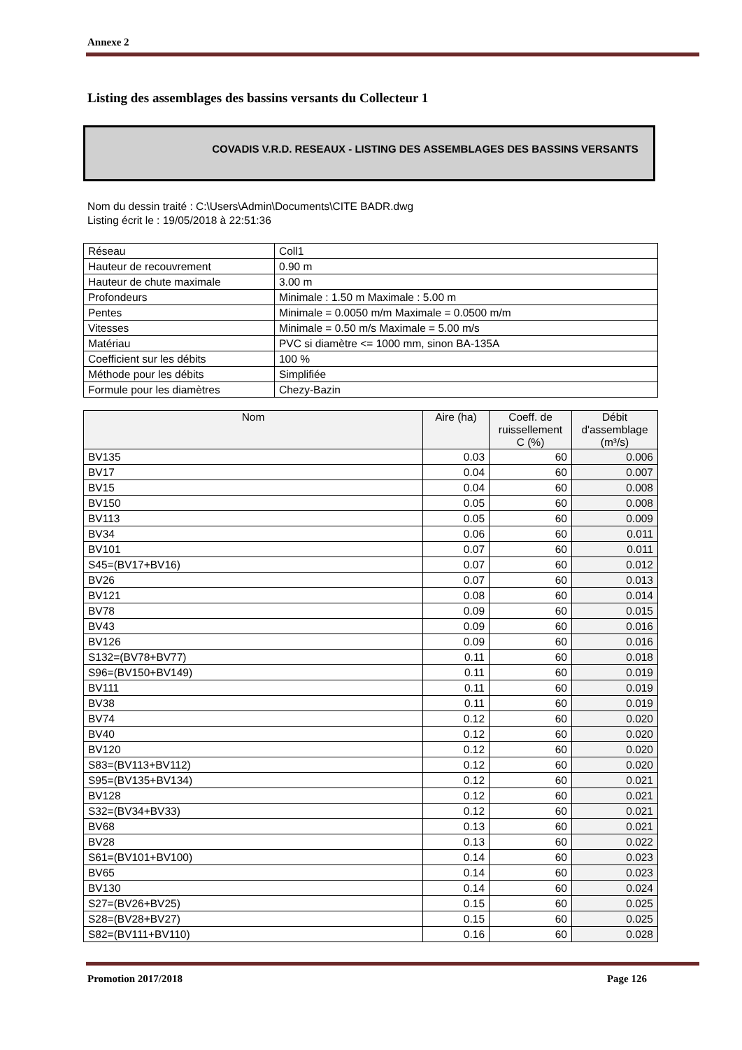Annexe 2
Listing des assemblages des bassins versants du Collecteur 1
COVADIS V.R.D. RESEAUX - LISTING DES ASSEMBLAGES DES BASSINS VERSANTS
Nom du dessin traité : C:\Users\Admin\Documents\CITE BADR.dwg
Listing écrit le : 19/05/2018 à 22:51:36
| Réseau | Coll1 |
| Hauteur de recouvrement | 0.90 m |
| Hauteur de chute maximale | 3.00 m |
| Profondeurs | Minimale : 1.50 m Maximale : 5.00 m |
| Pentes | Minimale = 0.0050 m/m Maximale = 0.0500 m/m |
| Vitesses | Minimale = 0.50 m/s Maximale = 5.00 m/s |
| Matériau | PVC si diamètre <= 1000 mm, sinon BA-135A |
| Coefficient sur les débits | 100 % |
| Méthode pour les débits | Simplifiée |
| Formule pour les diamètres | Chezy-Bazin |
| Nom | Aire (ha) | Coeff. de ruissellement C (%) | Débit d'assemblage (m³/s) |
| --- | --- | --- | --- |
| BV135 | 0.03 | 60 | 0.006 |
| BV17 | 0.04 | 60 | 0.007 |
| BV15 | 0.04 | 60 | 0.008 |
| BV150 | 0.05 | 60 | 0.008 |
| BV113 | 0.05 | 60 | 0.009 |
| BV34 | 0.06 | 60 | 0.011 |
| BV101 | 0.07 | 60 | 0.011 |
| S45=(BV17+BV16) | 0.07 | 60 | 0.012 |
| BV26 | 0.07 | 60 | 0.013 |
| BV121 | 0.08 | 60 | 0.014 |
| BV78 | 0.09 | 60 | 0.015 |
| BV43 | 0.09 | 60 | 0.016 |
| BV126 | 0.09 | 60 | 0.016 |
| S132=(BV78+BV77) | 0.11 | 60 | 0.018 |
| S96=(BV150+BV149) | 0.11 | 60 | 0.019 |
| BV111 | 0.11 | 60 | 0.019 |
| BV38 | 0.11 | 60 | 0.019 |
| BV74 | 0.12 | 60 | 0.020 |
| BV40 | 0.12 | 60 | 0.020 |
| BV120 | 0.12 | 60 | 0.020 |
| S83=(BV113+BV112) | 0.12 | 60 | 0.020 |
| S95=(BV135+BV134) | 0.12 | 60 | 0.021 |
| BV128 | 0.12 | 60 | 0.021 |
| S32=(BV34+BV33) | 0.12 | 60 | 0.021 |
| BV68 | 0.13 | 60 | 0.021 |
| BV28 | 0.13 | 60 | 0.022 |
| S61=(BV101+BV100) | 0.14 | 60 | 0.023 |
| BV65 | 0.14 | 60 | 0.023 |
| BV130 | 0.14 | 60 | 0.024 |
| S27=(BV26+BV25) | 0.15 | 60 | 0.025 |
| S28=(BV28+BV27) | 0.15 | 60 | 0.025 |
| S82=(BV111+BV110) | 0.16 | 60 | 0.028 |
Promotion 2017/2018 Page 126